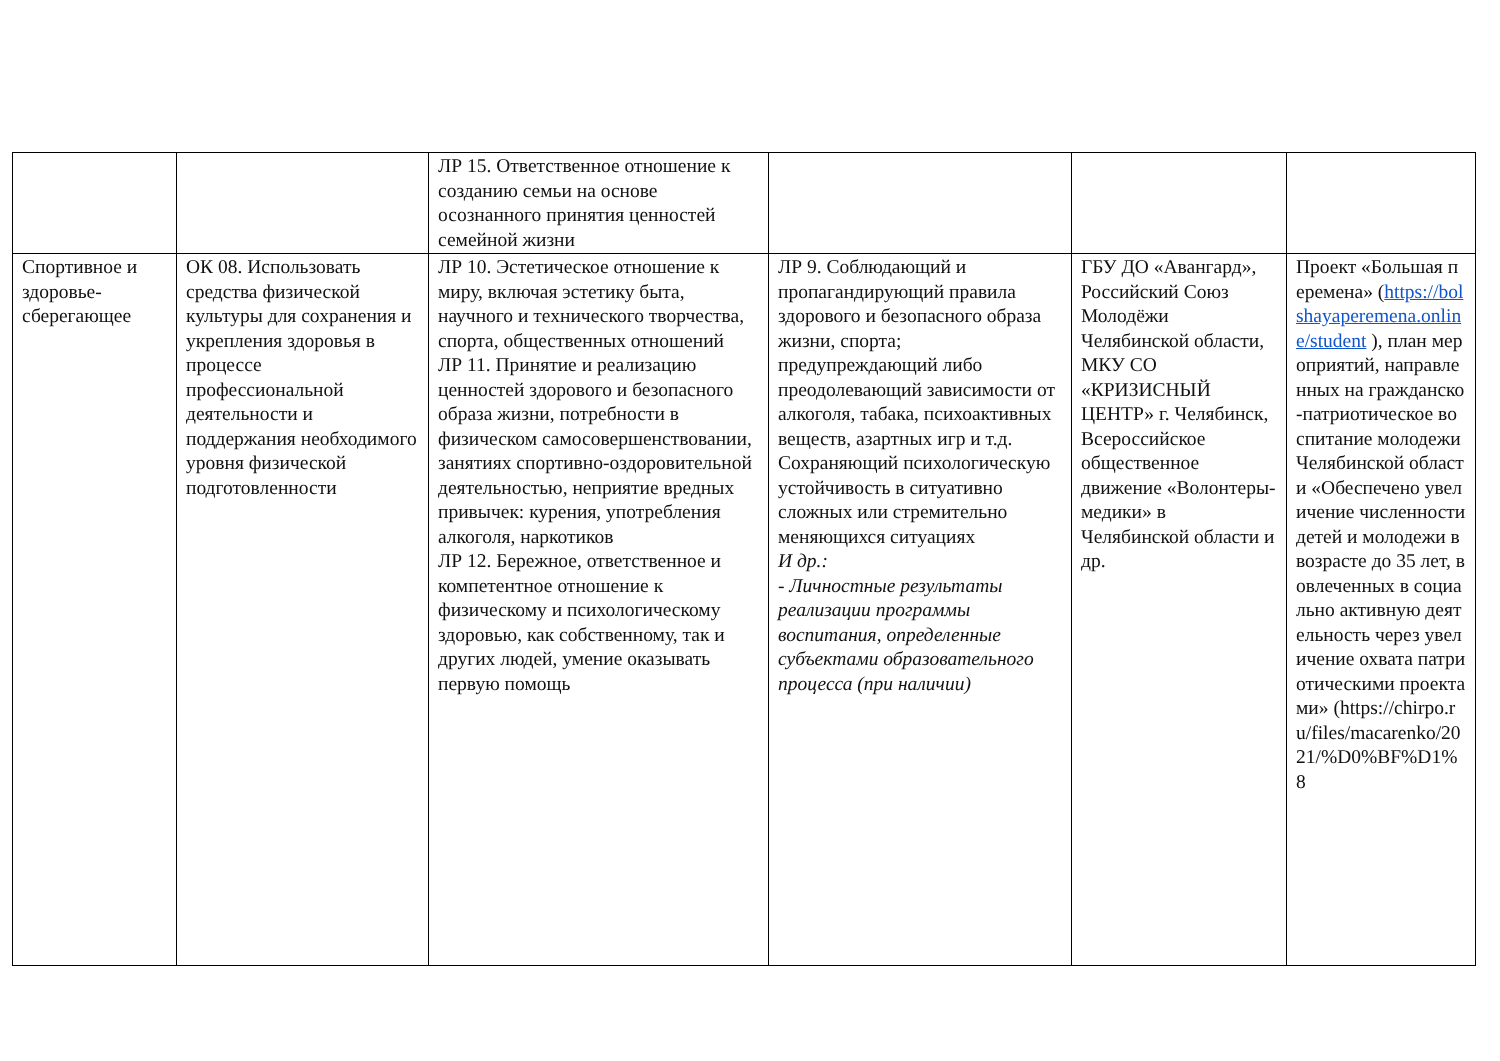| | | ЛР 15. Ответственное отношение к созданию семьи на основе осознанного принятия ценностей семейной жизни | | | |
| Спортивное и здоровье-сберегающее | ОК 08. Использовать средства физической культуры для сохранения и укрепления здоровья в процессе профессиональной деятельности и поддержания необходимого уровня физической подготовленности | ЛР 10. Эстетическое отношение к миру, включая эстетику быта, научного и технического творчества, спорта, общественных отношений ЛР 11. Принятие и реализацию ценностей здорового и безопасного образа жизни, потребности в физическом самосовершенствовании, занятиях спортивно-оздоровительной деятельностью, неприятие вредных привычек: курения, употребления алкоголя, наркотиков ЛР 12. Бережное, ответственное и компетентное отношение к физическому и психологическому здоровью, как собственному, так и других людей, умение оказывать первую помощь | ЛР 9. Соблюдающий и пропагандирующий правила здорового и безопасного образа жизни, спорта; предупреждающий либо преодолевающий зависимости от алкоголя, табака, психоактивных веществ, азартных игр и т.д. Сохраняющий психологическую устойчивость в ситуативно сложных или стремительно меняющихся ситуациях И др.: - Личностные результаты реализации программы воспитания, определенные субъектами образовательного процесса (при наличии) | ГБУ ДО «Авангард», Российский Союз Молодёжи Челябинской области, МКУ СО «КРИЗИСНЫЙ ЦЕНТР» г. Челябинск, Всероссийское общественное движение «Волонтеры-медики» в Челябинской области и др. | Проект «Большая перемена» ( https://bolshayaperemena.online/student ), план мероприятий, направленных на гражданско-патриотическое воспитание молодежи Челябинской области «Обеспечено увеличение численности детей и молодежи в возрасте до 35 лет, вовлеченных в социально активную деятельность через увеличение охвата патриотическими проектами» (https://chirpo.ru/files/macarenko/2021/%D0%BF%D1%8 |